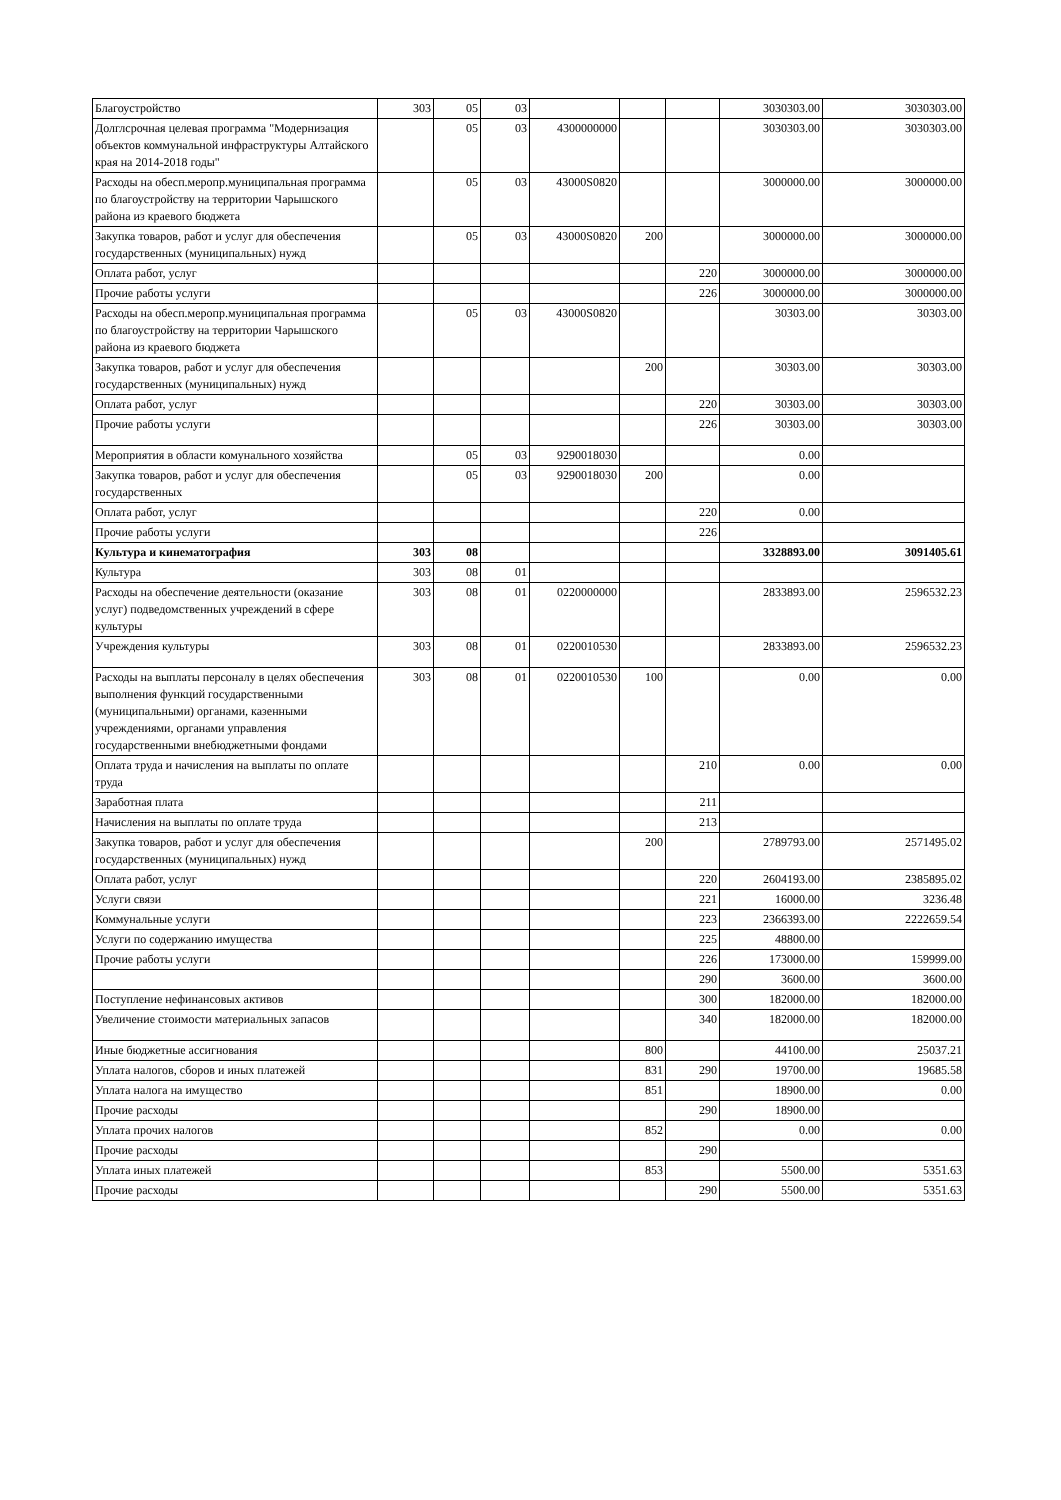| Благоустройство | 303 | 05 | 03 | | | | 3030303.00 | 3030303.00 |
| Долглсрочная целевая программа "Модернизация объектов коммунальной инфраструктуры Алтайского края на 2014-2018 годы" | | 05 | 03 | 4300000000 | | | 3030303.00 | 3030303.00 |
| Расходы на обесп.меропр.муниципальная программа по благоустройству на территории Чарышского района из краевого бюджета | | 05 | 03 | 43000S0820 | | | 3000000.00 | 3000000.00 |
| Закупка товаров, работ и услуг для обеспечения государственных (муниципальных) нужд | | 05 | 03 | 43000S0820 | 200 | | 3000000.00 | 3000000.00 |
| Оплата работ, услуг | | | | | | 220 | 3000000.00 | 3000000.00 |
| Прочие работы услуги | | | | | | 226 | 3000000.00 | 3000000.00 |
| Расходы на обесп.меропр.муниципальная программа по благоустройству на территории Чарышского района из краевого бюджета | | 05 | 03 | 43000S0820 | | | 30303.00 | 30303.00 |
| Закупка товаров, работ и услуг для обеспечения государственных (муниципальных) нужд | | | | | 200 | | 30303.00 | 30303.00 |
| Оплата работ, услуг | | | | | | 220 | 30303.00 | 30303.00 |
| Прочие работы услуги | | | | | | 226 | 30303.00 | 30303.00 |
| Мероприятия в области комунального хозяйства | | 05 | 03 | 9290018030 | | | 0.00 | |
| Закупка товаров, работ и услуг для обеспечения государственных | | 05 | 03 | 9290018030 | 200 | | 0.00 | |
| Оплата работ, услуг | | | | | | 220 | 0.00 | |
| Прочие работы услуги | | | | | | 226 | | |
| Культура и кинематография | 303 | 08 | | | | | 3328893.00 | 3091405.61 |
| Культура | 303 | 08 | 01 | | | | | |
| Расходы на обеспечение деятельности (оказание услуг) подведомственных учреждений в сфере культуры | 303 | 08 | 01 | 0220000000 | | | 2833893.00 | 2596532.23 |
| Учреждения культуры | 303 | 08 | 01 | 0220010530 | | | 2833893.00 | 2596532.23 |
| Расходы на выплаты персоналу в целях обеспечения выполнения функций государственными (муниципальными) органами, казенными учреждениями, органами управления государственными внебюджетными фондами | 303 | 08 | 01 | 0220010530 | 100 | | 0.00 | 0.00 |
| Оплата труда и начисления на выплаты по оплате труда | | | | | | 210 | 0.00 | 0.00 |
| Заработная плата | | | | | | 211 | | |
| Начисления на выплаты по оплате труда | | | | | | 213 | | |
| Закупка товаров, работ и услуг для обеспечения государственных (муниципальных) нужд | | | | | 200 | | 2789793.00 | 2571495.02 |
| Оплата работ, услуг | | | | | | 220 | 2604193.00 | 2385895.02 |
| Услуги связи | | | | | | 221 | 16000.00 | 3236.48 |
| Коммунальные услуги | | | | | | 223 | 2366393.00 | 2222659.54 |
| Услуги по содержанию имущества | | | | | | 225 | 48800.00 | |
| Прочие работы услуги | | | | | | 226 | 173000.00 | 159999.00 |
| | | | | | | 290 | 3600.00 | 3600.00 |
| Поступление нефинансовых активов | | | | | | 300 | 182000.00 | 182000.00 |
| Увеличение стоимости материальных запасов | | | | | | 340 | 182000.00 | 182000.00 |
| Иные бюджетные ассигнования | | | | | 800 | | 44100.00 | 25037.21 |
| Уплата налогов, сборов и иных платежей | | | | | 831 | 290 | 19700.00 | 19685.58 |
| Уплата налога на имущество | | | | | 851 | | 18900.00 | 0.00 |
| Прочие расходы | | | | | | 290 | 18900.00 | |
| Уплата прочих налогов | | | | | 852 | | 0.00 | 0.00 |
| Прочие расходы | | | | | | 290 | | |
| Уплата иных платежей | | | | | 853 | | 5500.00 | 5351.63 |
| Прочие расходы | | | | | | 290 | 5500.00 | 5351.63 |